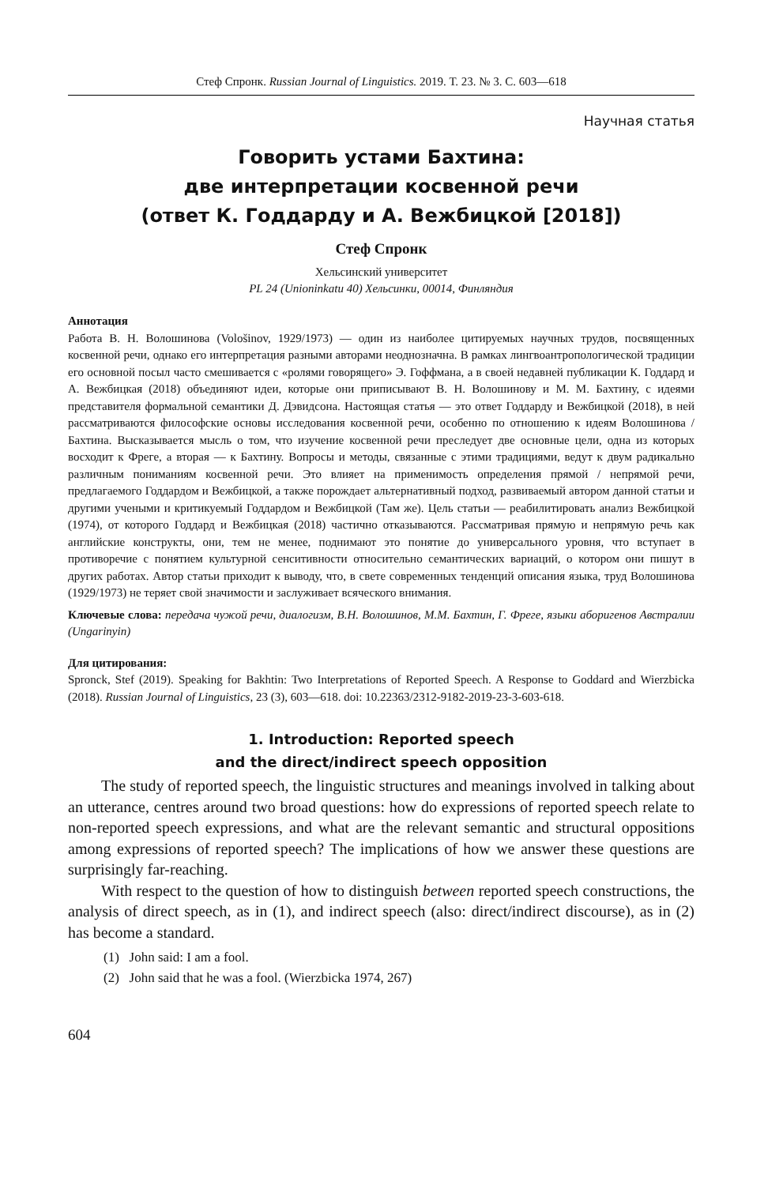Стеф Спронк. Russian Journal of Linguistics. 2019. Т. 23. № 3. С. 603—618
Научная статья
Говорить устами Бахтина:
две интерпретации косвенной речи
(ответ К. Годдарду и А. Вежбицкой [2018])
Стеф Спронк
Хельсинский университет
PL 24 (Unioninkatu 40) Хельсинки, 00014, Финляндия
Аннотация
Работа В. Н. Волошинова (Vološinov, 1929/1973) — один из наиболее цитируемых научных трудов, посвященных косвенной речи, однако его интерпретация разными авторами неоднозначна. В рамках лингвоантропологической традиции его основной посыл часто смешивается с «ролями говорящего» Э. Гоффмана, а в своей недавней публикации К. Годдард и А. Вежбицкая (2018) объединяют идеи, которые они приписывают В. Н. Волошинову и М. М. Бахтину, с идеями представителя формальной семантики Д. Дэвидсона. Настоящая статья — это ответ Годдарду и Вежбицкой (2018), в ней рассматриваются философские основы исследования косвенной речи, особенно по отношению к идеям Волошинова / Бахтина. Высказывается мысль о том, что изучение косвенной речи преследует две основные цели, одна из которых восходит к Фреге, а вторая — к Бахтину. Вопросы и методы, связанные с этими традициями, ведут к двум радикально различным пониманиям косвенной речи. Это влияет на применимость определения прямой / непрямой речи, предлагаемого Годдардом и Вежбицкой, а также порождает альтернативный подход, развиваемый автором данной статьи и другими учеными и критикуемый Годдардом и Вежбицкой (Там же). Цель статьи — реабилитировать анализ Вежбицкой (1974), от которого Годдард и Вежбицкая (2018) частично отказываются. Рассматривая прямую и непрямую речь как английские конструкты, они, тем не менее, поднимают это понятие до универсального уровня, что вступает в противоречие с понятием культурной сенситивности относительно семантических вариаций, о котором они пишут в других работах. Автор статьи приходит к выводу, что, в свете современных тенденций описания языка, труд Волошинова (1929/1973) не теряет свой значимости и заслуживает всяческого внимания.
Ключевые слова: передача чужой речи, диалогизм, В.Н. Волошинов, М.М. Бахтин, Г. Фреге, языки аборигенов Австралии (Ungarinyin)
Для цитирования:
Spronck, Stef (2019). Speaking for Bakhtin: Two Interpretations of Reported Speech. A Response to Goddard and Wierzbicka (2018). Russian Journal of Linguistics, 23 (3), 603—618. doi: 10.22363/2312-9182-2019-23-3-603-618.
1. Introduction: Reported speech
and the direct/indirect speech opposition
The study of reported speech, the linguistic structures and meanings involved in talking about an utterance, centres around two broad questions: how do expressions of reported speech relate to non-reported speech expressions, and what are the relevant semantic and structural oppositions among expressions of reported speech? The implications of how we answer these questions are surprisingly far-reaching.
With respect to the question of how to distinguish between reported speech constructions, the analysis of direct speech, as in (1), and indirect speech (also: direct/indirect discourse), as in (2) has become a standard.
(1) John said: I am a fool.
(2) John said that he was a fool. (Wierzbicka 1974, 267)
604